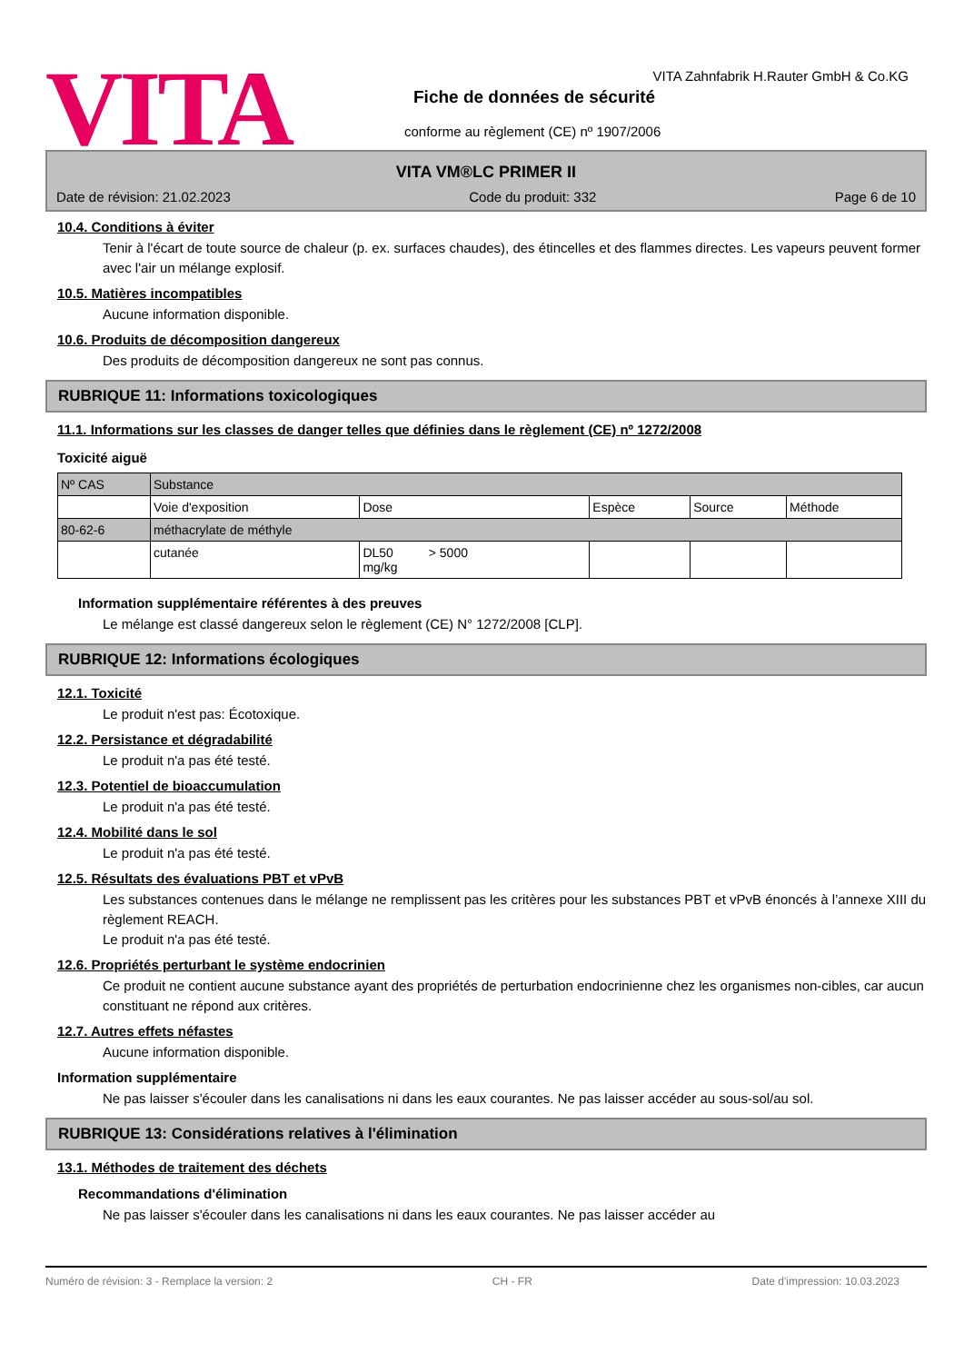VITA
VITA Zahnfabrik H.Rauter GmbH & Co.KG
Fiche de données de sécurité
conforme au règlement (CE) nº 1907/2006
VITA VM®LC PRIMER II
Date de révision: 21.02.2023 Code du produit: 332 Page 6 de 10
10.4. Conditions à éviter
Tenir à l'écart de toute source de chaleur (p. ex. surfaces chaudes), des étincelles et des flammes directes. Les vapeurs peuvent former avec l'air un mélange explosif.
10.5. Matières incompatibles
Aucune information disponible.
10.6. Produits de décomposition dangereux
Des produits de décomposition dangereux ne sont pas connus.
RUBRIQUE 11: Informations toxicologiques
11.1. Informations sur les classes de danger telles que définies dans le règlement (CE) nº 1272/2008
Toxicité aiguë
| Nº CAS | Substance | | | | |
| | Voie d'exposition | Dose | Espèce | Source | Méthode |
| 80-62-6 | méthacrylate de méthyle | | | | |
| | cutanée | DL50 > 5000 mg/kg | | | |
Information supplémentaire référentes à des preuves
Le mélange est classé dangereux selon le règlement (CE) N° 1272/2008 [CLP].
RUBRIQUE 12: Informations écologiques
12.1. Toxicité
Le produit n'est pas: Écotoxique.
12.2. Persistance et dégradabilité
Le produit n'a pas été testé.
12.3. Potentiel de bioaccumulation
Le produit n'a pas été testé.
12.4. Mobilité dans le sol
Le produit n'a pas été testé.
12.5. Résultats des évaluations PBT et vPvB
Les substances contenues dans le mélange ne remplissent pas les critères pour les substances PBT et vPvB énoncés à l’annexe XIII du règlement REACH.
Le produit n'a pas été testé.
12.6. Propriétés perturbant le système endocrinien
Ce produit ne contient aucune substance ayant des propriétés de perturbation endocrinienne chez les organismes non-cibles, car aucun constituant ne répond aux critères.
12.7. Autres effets néfastes
Aucune information disponible.
Information supplémentaire
Ne pas laisser s'écouler dans les canalisations ni dans les eaux courantes. Ne pas laisser accéder au sous-sol/au sol.
RUBRIQUE 13: Considérations relatives à l'élimination
13.1. Méthodes de traitement des déchets
Recommandations d'élimination
Ne pas laisser s'écouler dans les canalisations ni dans les eaux courantes. Ne pas laisser accéder au
Numéro de révision: 3 - Remplace la version: 2 CH - FR Date d'impression: 10.03.2023